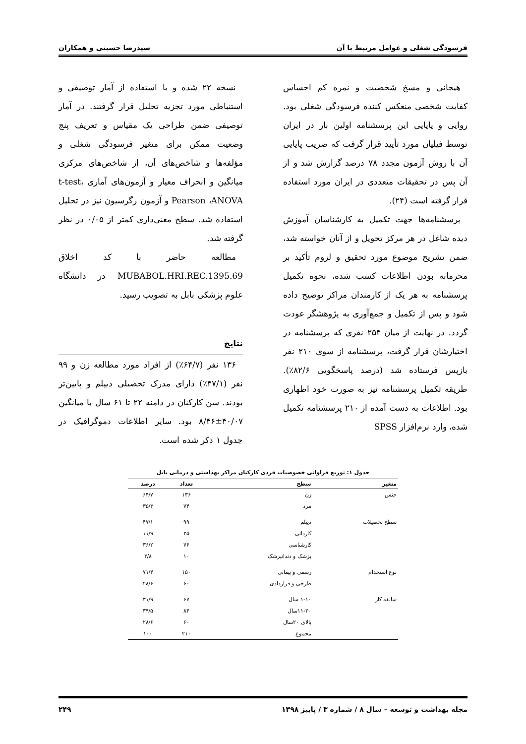فرسودگی شغلی و عوامل مرتبط با آن سیدرضا حسینی و همکاران
هیجانی و مسخ شخصیت و نمره کم احساس کفایت شخصی منعکس کننده فرسودگی شغلی بود. روایی و پایایی این پرسشنامه اولین بار در ایران توسط فیلیان مورد تأیید قرار گرفت که ضریب پایایی آن با روش آزمون مجدد ۷۸ درصد گزارش شد و از آن پس در تحقیقات متعددی در ایران مورد استفاده قرار گرفته است (۲۴).
پرسشنامه‌ها جهت تکمیل به کارشناسان آموزش دیده شاغل در هر مرکز تحویل و از آنان خواسته شد، ضمن تشریح موضوع مورد تحقیق و لزوم تأکید بر محرمانه بودن اطلاعات کسب شده، نحوه تکمیل پرسشنامه به هر یک از کارمندان مراکز توضیح داده شود و پس از تکمیل و جمع‌آوری به پژوهشگر عودت گردد. در نهایت از میان ۲۵۴ نفری که پرسشنامه در اختیارشان قرار گرفت، پرسشنامه از سوی ۲۱۰ نفر بازپس فرستاده شد (درصد پاسخگویی ۸۲/۶٪). طریقه تکمیل پرسشنامه نیز به صورت خود اظهاری بود. اطلاعات به دست آمده از ۲۱۰ پرسشنامه تکمیل شده، وارد نرم‌افزار SPSS
نسخه ۲۲ شده و با استفاده از آمار توصیفی و استنباطی مورد تجزیه تحلیل قرار گرفتند. در آمار توصیفی ضمن طراحی یک مقیاس و تعریف پنج وضعیت ممکن برای متغیر فرسودگی شغلی و مؤلفه‌ها و شاخص‌های آن، از شاخص‌های مرکزی میانگین و انحراف معیار و آزمون‌های آماری t-test، Pearson ،ANOVA و آزمون رگرسیون نیز در تحلیل استفاده شد. سطح معنی‌داری کمتر از ۰/۰۵ در نظر گرفته شد.
مطالعه حاضر با کد اخلاق MUBABOL.HRI.REC.1395.69 در دانشگاه علوم پزشکی بابل به تصویب رسید.
نتایج
۱۳۶ نفر (۶۴/۷٪) از افراد مورد مطالعه زن و ۹۹ نفر (۴۷/۱٪) دارای مدرک تحصیلی دیپلم و پایین‌تر بودند. سن کارکنان در دامنه ۲۲ تا ۶۱ سال با میانگین ۴۰/۰۷±۸/۴۶ بود. سایر اطلاعات دموگرافیک در جدول ۱ ذکر شده است.
جدول ۱: توزیع فراوانی خصوصیات فردی کارکنان مراکز بهداشتی و درمانی بابل
| متغیر | سطح | تعداد | درصد |
| --- | --- | --- | --- |
| جنس | زن | ۱۳۶ | ۶۴/۷ |
| | مرد | ۷۴ | ۳۵/۳ |
| سطح تحصیلات | دیپلم | ۹۹ | ۴۷/۱ |
| | کاردانی | ۲۵ | ۱۱/۹ |
| | کارشناسی | ۷۶ | ۳۶/۲ |
| | پزشک و دندانپزشک | ۱۰ | ۴/۸ |
| نوع استخدام | رسمی و پیمانی | ۱۵۰ | ۷۱/۴ |
| | طرحی و قراردادی | ۶۰ | ۲۸/۶ |
| سابقه کار | ۱-۱۰ سال | ۶۷ | ۳۱/۹ |
| | ۱۱-۲۰سال | ۸۳ | ۳۹/۵ |
| | بالای ۲۰سال | ۶۰ | ۲۸/۶ |
| | مجموع | ۲۱۰ | ۱۰۰ |
مجله بهداشت و توسعه – سال ۸ / شماره ۳ / پاییز ۱۳۹۸ ۲۴۹